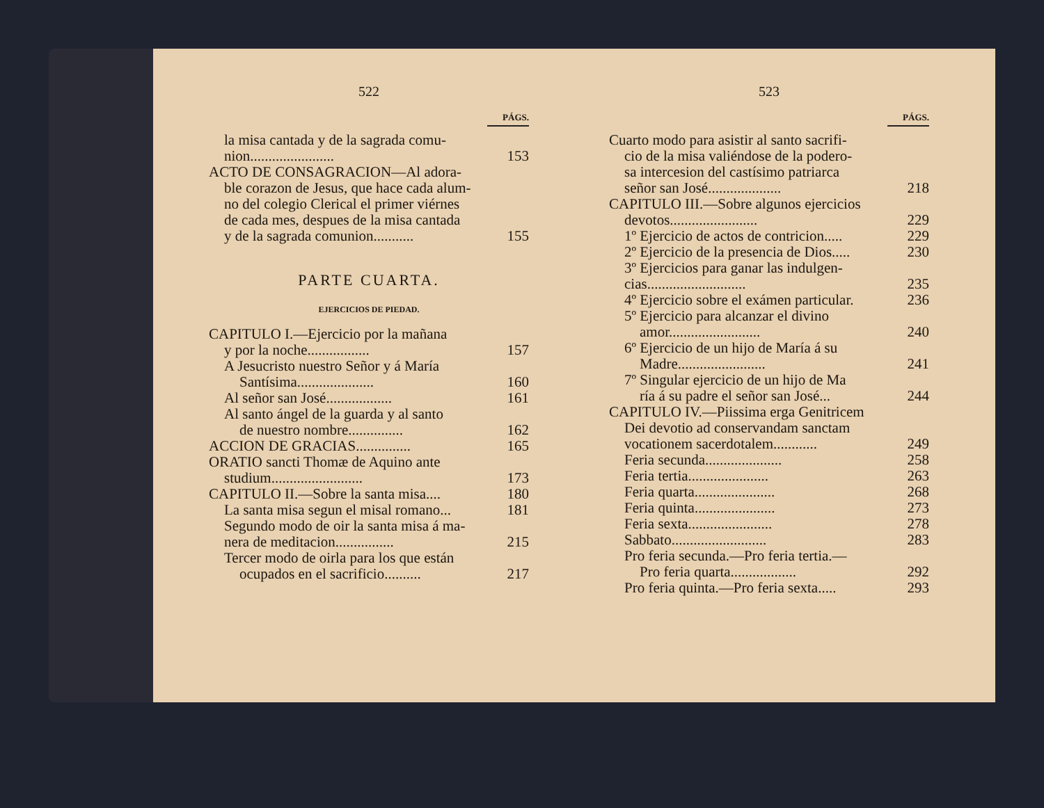522
PÁGS.
la misa cantada y de la sagrada comu-
nion....................... 153
ACTO DE CONSAGRACION—Al adora-
ble corazon de Jesus, que hace cada alum-
no del colegio Clerical el primer viérnes
de cada mes, despues de la misa cantada
y de la sagrada comunion........... 155
PARTE CUARTA.
EJERCICIOS DE PIEDAD.
CAPITULO I.—Ejercicio por la mañana
y por la noche................. 157
A Jesucristo nuestro Señor y á María
Santísima..................... 160
Al señor san José.................. 161
Al santo ángel de la guarda y al santo
de nuestro nombre............... 162
ACCION DE GRACIAS............... 165
ORATIO sancti Thomæ de Aquino ante
studium......................... 173
CAPITULO II.—Sobre la santa misa.... 180
La santa misa segun el misal romano... 181
Segundo modo de oir la santa misa á ma-
nera de meditacion................ 215
Tercer modo de oirla para los que están
ocupados en el sacrificio.......... 217
523
PÁGS.
Cuarto modo para asistir al santo sacrifi-
cio de la misa valiéndose de la podero-
sa intercesion del castísimo patriarca
señor san José.................... 218
CAPITULO III.—Sobre algunos ejercicios
devotos........................ 229
1º Ejercicio de actos de contricion..... 229
2º Ejercicio de la presencia de Dios..... 230
3º Ejercicios para ganar las indulgen-
cias........................... 235
4º Ejercicio sobre el exámen particular. 236
5º Ejercicio para alcanzar el divino
amor......................... 240
6º Ejercicio de un hijo de María á su
Madre........................ 241
7º Singular ejercicio de un hijo de Ma
ría á su padre el señor san José... 244
CAPITULO IV.—Piissima erga Genitricem
Dei devotio ad conservandam sanctam
vocationem sacerdotalem............ 249
Feria secunda..................... 258
Feria tertia...................... 263
Feria quarta...................... 268
Feria quinta...................... 273
Feria sexta....................... 278
Sabbato.......................... 283
Pro feria secunda.—Pro feria tertia.—
Pro feria quarta.................. 292
Pro feria quinta.—Pro feria sexta..... 293